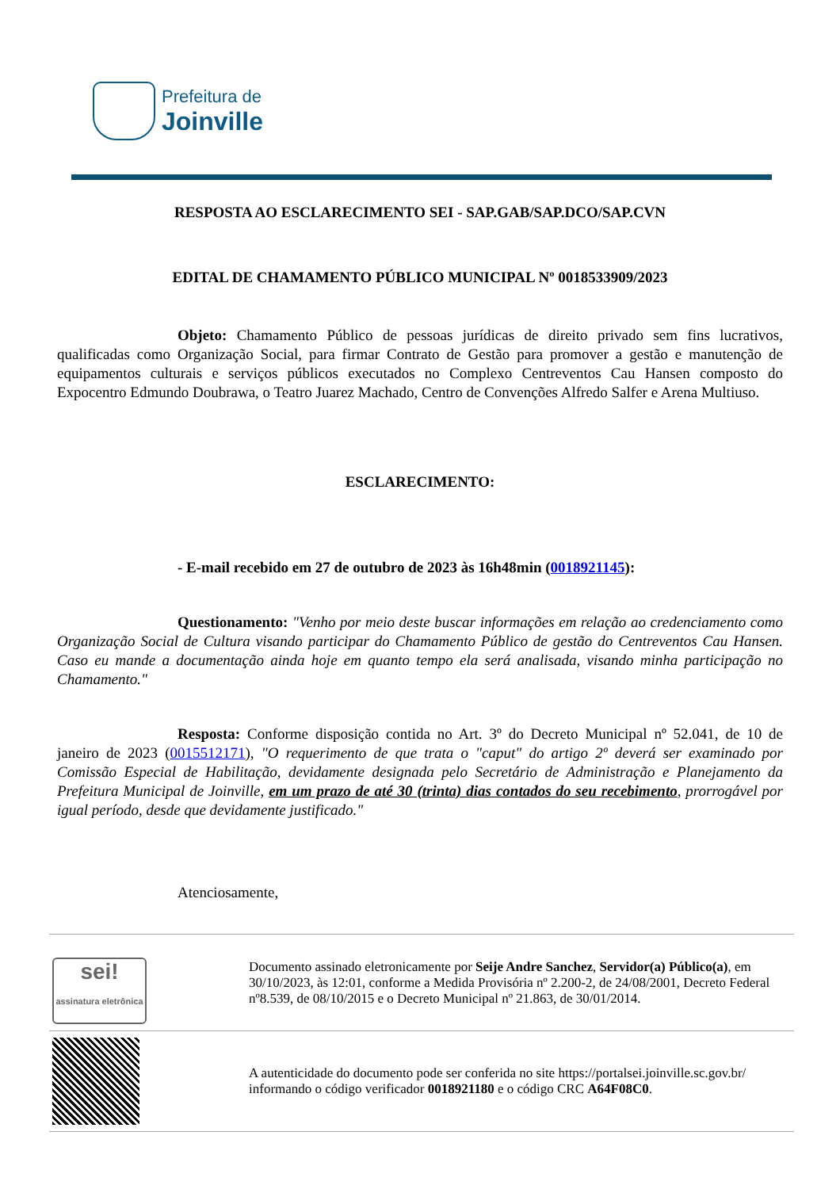Prefeitura de
Joinville
RESPOSTA AO ESCLARECIMENTO SEI - SAP.GAB/SAP.DCO/SAP.CVN
EDITAL DE CHAMAMENTO PÚBLICO MUNICIPAL Nº 0018533909/2023
Objeto: Chamamento Público de pessoas jurídicas de direito privado sem fins lucrativos, qualificadas como Organização Social, para firmar Contrato de Gestão para promover a gestão e manutenção de equipamentos culturais e serviços públicos executados no Complexo Centreventos Cau Hansen composto do Expocentro Edmundo Doubrawa, o Teatro Juarez Machado, Centro de Convenções Alfredo Salfer e Arena Multiuso.
ESCLARECIMENTO:
- E-mail recebido em 27 de outubro de 2023 às 16h48min (0018921145):
Questionamento: "Venho por meio deste buscar informações em relação ao credenciamento como Organização Social de Cultura visando participar do Chamamento Público de gestão do Centreventos Cau Hansen. Caso eu mande a documentação ainda hoje em quanto tempo ela será analisada, visando minha participação no Chamamento."
Resposta: Conforme disposição contida no Art. 3º do Decreto Municipal nº 52.041, de 10 de janeiro de 2023 (0015512171), "O requerimento de que trata o "caput" do artigo 2º deverá ser examinado por Comissão Especial de Habilitação, devidamente designada pelo Secretário de Administração e Planejamento da Prefeitura Municipal de Joinville, em um prazo de até 30 (trinta) dias contados do seu recebimento, prorrogável por igual período, desde que devidamente justificado."
Atenciosamente,
| sei! assinatura eletrônica | Documento assinado eletronicamente por Seije Andre Sanchez , Servidor(a) Público(a) , em 30/10/2023, às 12:01, conforme a Medida Provisória nº 2.200-2, de 24/08/2001, Decreto Federal nº8.539, de 08/10/2015 e o Decreto Municipal nº 21.863, de 30/01/2014. |
| | A autenticidade do documento pode ser conferida no site https://portalsei.joinville.sc.gov.br/ informando o código verificador 0018921180 e o código CRC A64F08C0 . |